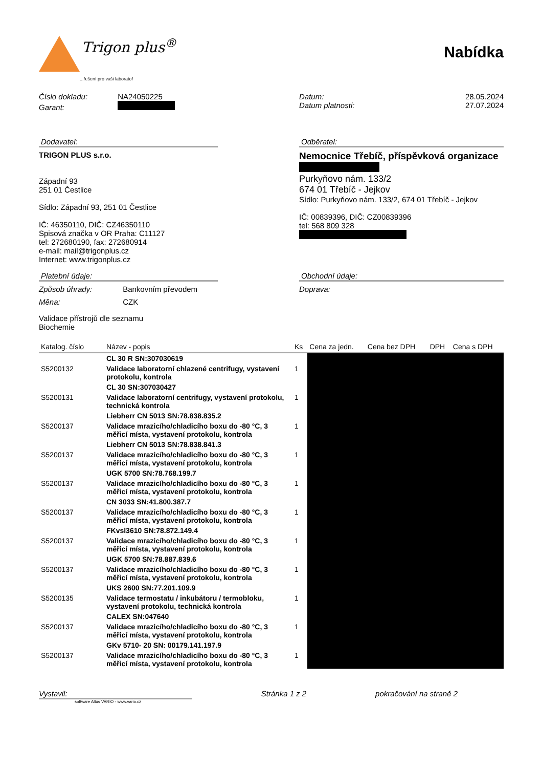Trigon plus<sup>®</sup>
...řešení pro vaši laboratoř
Nabídka
Číslo dokladu: NA24050225
Garant:
Datum: 28.05.2024
Datum platnosti: 27.07.2024
Dodavatel:
TRIGON PLUS s.r.o.
Západní 93
251 01 Čestlice
Sídlo: Západní 93, 251 01 Čestlice
IČ: 46350110, DIČ: CZ46350110
Spisová značka v OR Praha: C11127
tel: 272680190, fax: 272680914
e-mail: mail@trigonplus.cz
Internet: www.trigonplus.cz
Odběratel:
Nemocnice Třebíč, příspěvková organizace
Purkyňovo nám. 133/2
674 01 Třebíč - Jejkov
Sídlo: Purkyňovo nám. 133/2, 674 01 Třebíč - Jejkov
IČ: 00839396, DIČ: CZ00839396
tel: 568 809 328
Platební údaje:
Způsob úhrady: Bankovním převodem
Měna: CZK
Validace přístrojů dle seznamu
Biochemie
Obchodní údaje:
Doprava:
| Katalog. číslo | Název - popis | Ks | Cena za jedn. | Cena bez DPH | DPH | Cena s DPH |
| --- | --- | --- | --- | --- | --- | --- |
| | CL 30 R SN:307030619 | | | | | |
| S5200132 | Validace laboratorní chlazené centrifugy, vystavení protokolu, kontrola | 1 | | | | |
| | CL 30 SN:307030427 | | | | | |
| S5200131 | Validace laboratorní centrifugy, vystavení protokolu, technická kontrola | 1 | | | | |
| | Liebherr CN 5013 SN:78.838.835.2 | | | | | |
| S5200137 | Validace mrazicího/chladicího boxu do -80 °C, 3 měřicí místa, vystavení protokolu, kontrola | 1 | | | | |
| | Liebherr CN 5013 SN:78.838.841.3 | | | | | |
| S5200137 | Validace mrazicího/chladicího boxu do -80 °C, 3 měřicí místa, vystavení protokolu, kontrola | 1 | | | | |
| | UGK 5700 SN:78.768.199.7 | | | | | |
| S5200137 | Validace mrazicího/chladicího boxu do -80 °C, 3 měřicí místa, vystavení protokolu, kontrola | 1 | | | | |
| | CN 3033 SN:41.800.387.7 | | | | | |
| S5200137 | Validace mrazicího/chladicího boxu do -80 °C, 3 měřicí místa, vystavení protokolu, kontrola | 1 | | | | |
| | FKvsl3610 SN:78.872.149.4 | | | | | |
| S5200137 | Validace mrazicího/chladicího boxu do -80 °C, 3 měřicí místa, vystavení protokolu, kontrola | 1 | | | | |
| | UGK 5700 SN:78.887.839.6 | | | | | |
| S5200137 | Validace mrazicího/chladicího boxu do -80 °C, 3 měřicí místa, vystavení protokolu, kontrola | 1 | | | | |
| | UKS 2600 SN:77.201.109.9 | | | | | |
| S5200135 | Validace termostatu / inkubátoru / termobloku, vystavení protokolu, technická kontrola | 1 | | | | |
| | CALEX SN:047640 | | | | | |
| S5200137 | Validace mrazicího/chladicího boxu do -80 °C, 3 měřicí místa, vystavení protokolu, kontrola | 1 | | | | |
| | GKv 5710- 20 SN: 00179.141.197.9 | | | | | |
| S5200137 | Validace mrazicího/chladicího boxu do -80 °C, 3 měřicí místa, vystavení protokolu, kontrola | 1 | | | | |
Vystavil: Stránka 1 z 2 pokračování na straně 2
software Altus VARIO - www.vario.cz